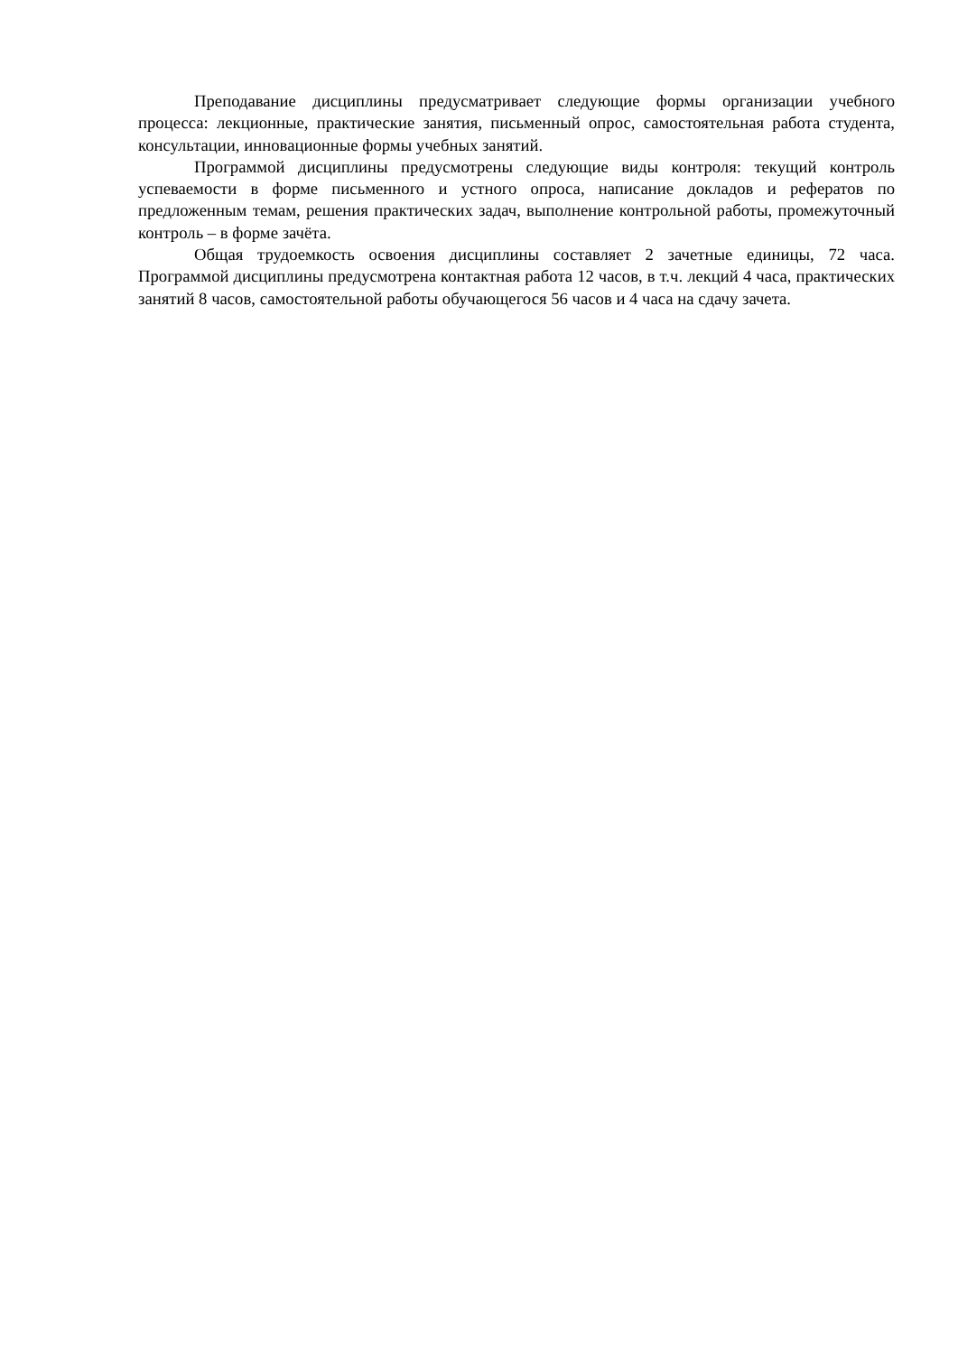Преподавание дисциплины предусматривает следующие формы организации учебного процесса: лекционные, практические занятия, письменный опрос, самостоятельная работа студента, консультации, инновационные формы учебных занятий.
Программой дисциплины предусмотрены следующие виды контроля: текущий контроль успеваемости в форме письменного и устного опроса, написание докладов и рефератов по предложенным темам, решения практических задач, выполнение контрольной работы, промежуточный контроль – в форме зачёта.
Общая трудоемкость освоения дисциплины составляет 2 зачетные единицы, 72 часа. Программой дисциплины предусмотрена контактная работа 12 часов, в т.ч. лекций 4 часа, практических занятий 8 часов, самостоятельной работы обучающегося 56 часов и 4 часа на сдачу зачета.